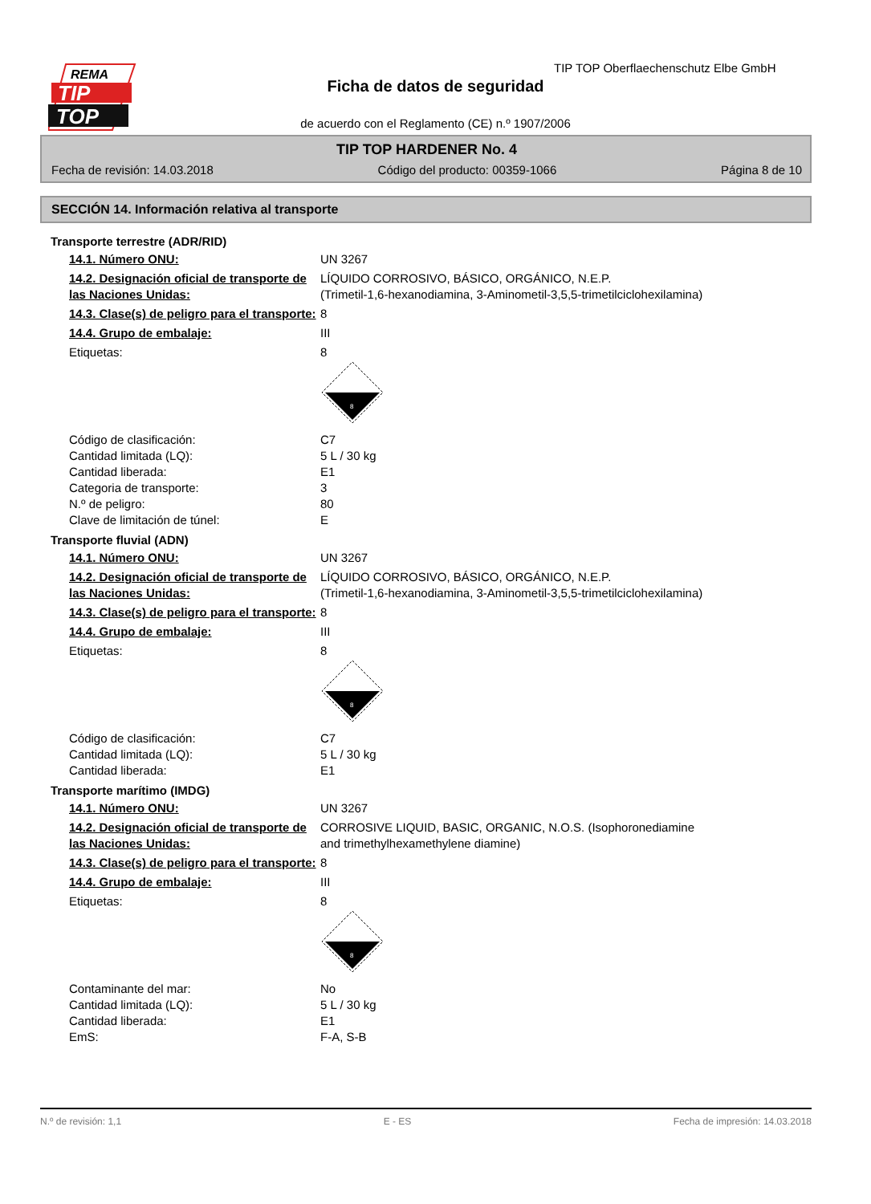REMA
TIP
TOP
TIP TOP Oberflaechenschutz Elbe GmbH
Ficha de datos de seguridad
de acuerdo con el Reglamento (CE) n.º 1907/2006
TIP TOP HARDENER No. 4
Fecha de revisión: 14.03.2018 Código del producto: 00359-1066 Página 8 de 10
SECCIÓN 14. Información relativa al transporte
Transporte terrestre (ADR/RID)
14.1. Número ONU: UN 3267
14.2. Designación oficial de transporte de las Naciones Unidas:
LÍQUIDO CORROSIVO, BÁSICO, ORGÁNICO, N.E.P.
(Trimetil-1,6-hexanodiamina, 3-Aminometil-3,5,5-trimetilciclohexilamina)
14.3. Clase(s) de peligro para el transporte:
8
14.4. Grupo de embalaje: III
Etiquetas: 8
8
Código de clasificación:
Cantidad limitada (LQ):
Cantidad liberada:
Categoria de transporte:
N.º de peligro:
Clave de limitación de túnel:
C7
5 L / 30 kg
E1
3
80
E
Transporte fluvial (ADN)
14.1. Número ONU: UN 3267
14.2. Designación oficial de transporte de las Naciones Unidas:
LÍQUIDO CORROSIVO, BÁSICO, ORGÁNICO, N.E.P.
(Trimetil-1,6-hexanodiamina, 3-Aminometil-3,5,5-trimetilciclohexilamina)
14.3. Clase(s) de peligro para el transporte:
8
14.4. Grupo de embalaje: III
Etiquetas: 8
8
Código de clasificación:
Cantidad limitada (LQ):
Cantidad liberada:
C7
5 L / 30 kg
E1
Transporte marítimo (IMDG)
14.1. Número ONU: UN 3267
14.2. Designación oficial de transporte de las Naciones Unidas:
CORROSIVE LIQUID, BASIC, ORGANIC, N.O.S. (Isophoronediamine
and trimethylhexamethylene diamine)
14.3. Clase(s) de peligro para el transporte:
8
14.4. Grupo de embalaje: III
Etiquetas: 8
8
Contaminante del mar:
Cantidad limitada (LQ):
Cantidad liberada:
EmS:
No
5 L / 30 kg
E1
F-A, S-B
N.º de revisión: 1,1 E - ES Fecha de impresión: 14.03.2018